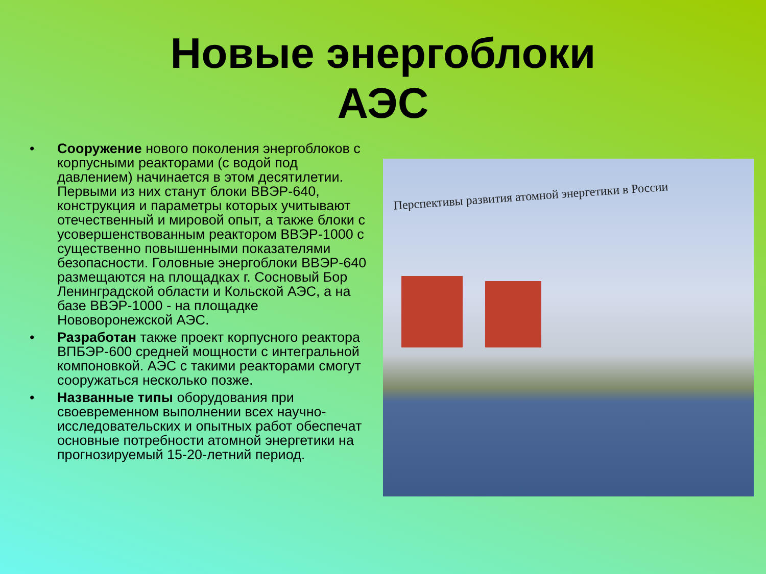Новые энергоблоки АЭС
• Сооружение нового поколения энергоблоков с корпусными реакторами (с водой под давлением) начинается в этом десятилетии. Первыми из них станут блоки ВВЭР-640, конструкция и параметры которых учитывают отечественный и мировой опыт, а также блоки с усовершенствованным реактором ВВЭР-1000 с существенно повышенными показателями безопасности. Головные энергоблоки ВВЭР-640 размещаются на площадках г. Сосновый Бор Ленинградской области и Кольской АЭС, а на базе ВВЭР-1000 - на площадке Нововоронежской АЭС.
• Разработан также проект корпусного реактора ВПБЭР-600 средней мощности с интегральной компоновкой. АЭС с такими реакторами смогут сооружаться несколько позже.
• Названные типы оборудования при своевременном выполнении всех научно-исследовательских и опытных работ обеспечат основные потребности атомной энергетики на прогнозируемый 15-20-летний период.
Перспективы развития атомной энергетики в России